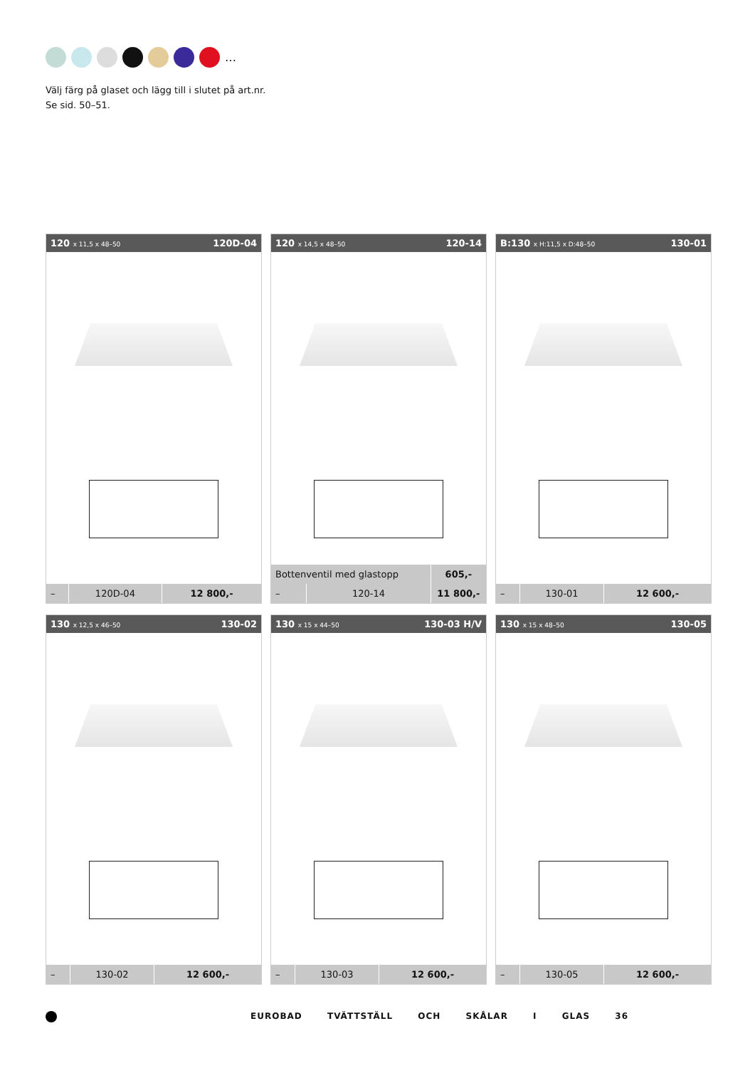…
Välj färg på glaset och lägg till i slutet på art.nr.
Se sid. 50–51.
120 x 11,5 x 48–50 120D-04
| – | 120D-04 | 12 800,- |
120 x 14,5 x 48–50 120-14
| Bottenventil med glastopp | | 605,- |
| – | 120-14 | 11 800,- |
B:130 x H:11,5 x D:48–50 130-01
| – | 130-01 | 12 600,- |
130 x 12,5 x 46–50 130-02
| – | 130-02 | 12 600,- |
130 x 15 x 44–50 130-03 H/V
| – | 130-03 | 12 600,- |
130 x 15 x 48–50 130-05
| – | 130-05 | 12 600,- |
EUROBAD TVÄTTSTÄLL OCH SKÅLAR I GLAS 36